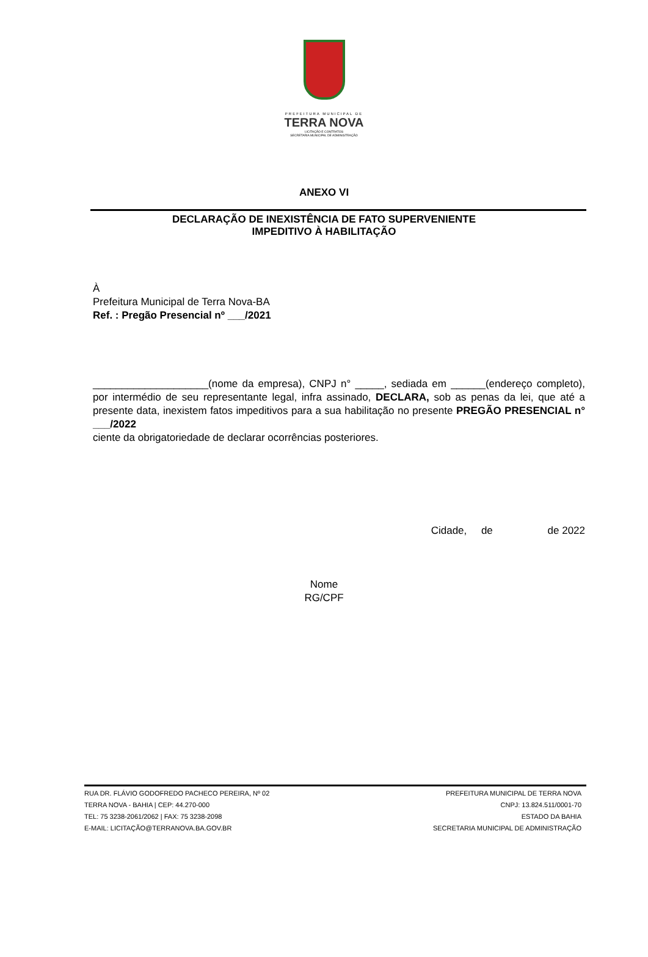PREFEITURA MUNICIPAL DE
TERRA NOVA
LICITAÇÃO E CONTRATOS
SECRETARIA MUNICIPAL DE ADMINISTRAÇÃO
ANEXO VI
DECLARAÇÃO DE INEXISTÊNCIA DE FATO SUPERVENIENTE
IMPEDITIVO À HABILITAÇÃO
À
Prefeitura Municipal de Terra Nova-BA
Ref. : Pregão Presencial nº ___/2021
____________________(nome da empresa), CNPJ n° _____, sediada em ______(endereço completo), por intermédio de seu representante legal, infra assinado, DECLARA, sob as penas da lei, que até a presente data, inexistem fatos impeditivos para a sua habilitação no presente PREGÃO PRESENCIAL n° ___/2022
ciente da obrigatoriedade de declarar ocorrências posteriores.
Cidade, de de 2022
Nome
RG/CPF
RUA DR. FLÁVIO GODOFREDO PACHECO PEREIRA, Nº 02
TERRA NOVA - BAHIA | CEP: 44.270-000
TEL: 75 3238-2061/2062 | FAX: 75 3238-2098
E-MAIL: LICITAÇÃO@TERRANOVA.BA.GOV.BR
PREFEITURA MUNICIPAL DE TERRA NOVA
CNPJ: 13.824.511/0001-70
ESTADO DA BAHIA
SECRETARIA MUNICIPAL DE ADMINISTRAÇÃO